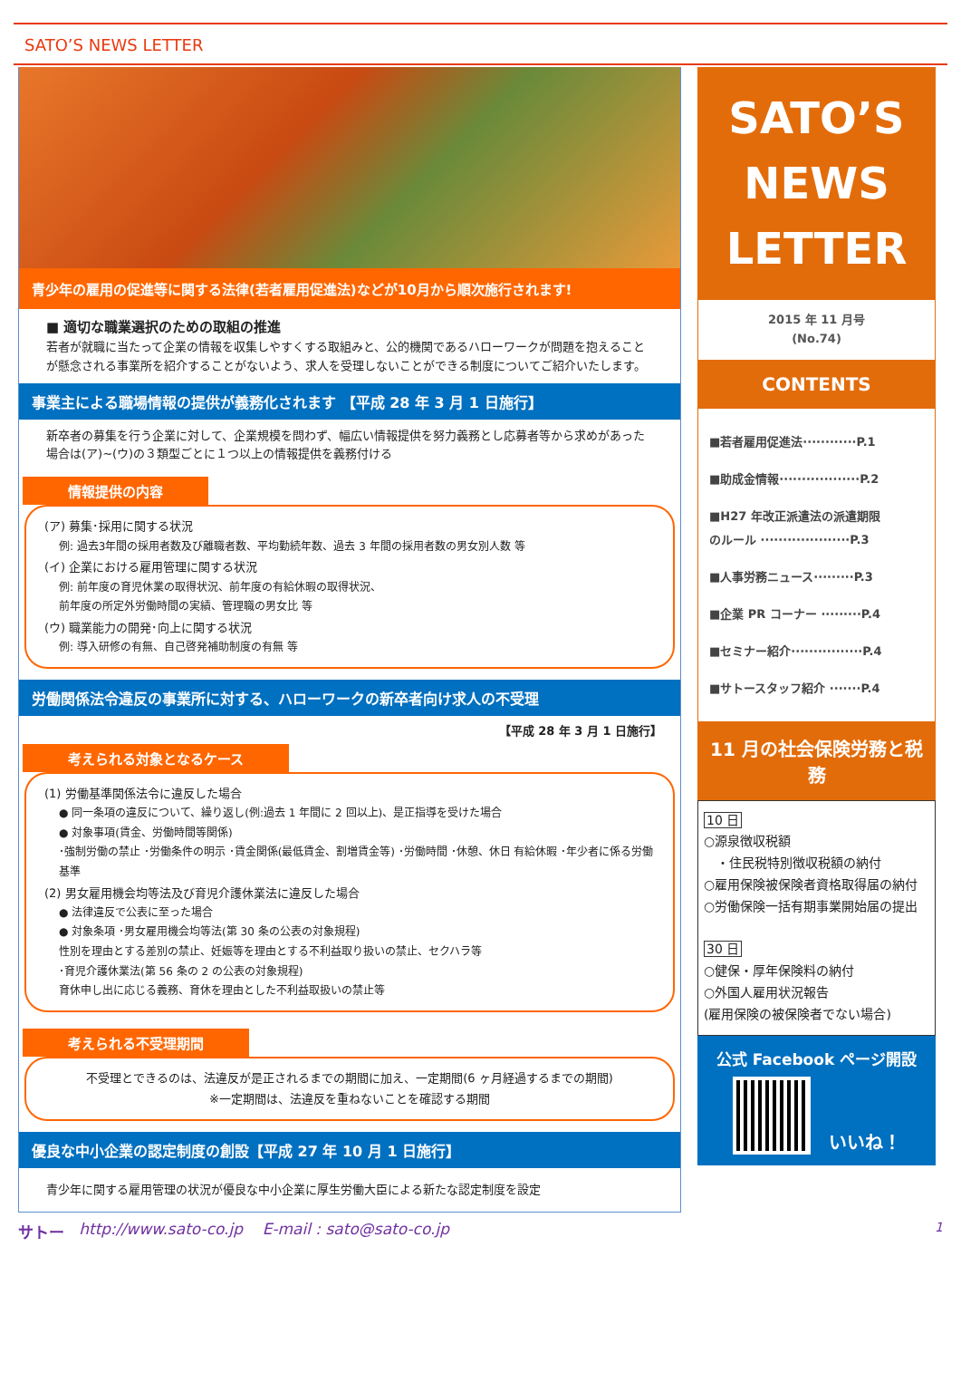SATO’S NEWS LETTER
青少年の雇用の促進等に関する法律(若者雇用促進法)などが10月から順次施行されます!
■ 適切な職業選択のための取組の推進
若者が就職に当たって企業の情報を収集しやすくする取組みと、公的機関であるハローワークが問題を抱えることが懸念される事業所を紹介することがないよう、求人を受理しないことができる制度についてご紹介いたします。
事業主による職場情報の提供が義務化されます 【平成 28 年 3 月 1 日施行】
新卒者の募集を行う企業に対して、企業規模を問わず、幅広い情報提供を努力義務とし応募者等から求めがあった場合は(ア)~(ウ)の３類型ごとに１つ以上の情報提供を義務付ける
情報提供の内容
(ア) 募集･採用に関する状況
例: 過去3年間の採用者数及び離職者数、平均勤続年数、過去 3 年間の採用者数の男女別人数 等
(イ) 企業における雇用管理に関する状況
例: 前年度の育児休業の取得状況、前年度の有給休暇の取得状況、
前年度の所定外労働時間の実績、管理職の男女比 等
(ウ) 職業能力の開発･向上に関する状況
例: 導入研修の有無、自己啓発補助制度の有無 等
労働関係法令違反の事業所に対する、ハローワークの新卒者向け求人の不受理
【平成 28 年 3 月 1 日施行】
考えられる対象となるケース
(1) 労働基準関係法令に違反した場合
● 同一条項の違反について、繰り返し(例:過去 1 年間に 2 回以上)、是正指導を受けた場合
● 対象事項(賃金、労働時間等関係)
･強制労働の禁止 ･労働条件の明示 ･賃金関係(最低賃金、割増賃金等) ･労働時間 ･休憩、休日 有給休暇 ･年少者に係る労働基準
(2) 男女雇用機会均等法及び育児介護休業法に違反した場合
● 法律違反で公表に至った場合
● 対象条項 ･男女雇用機会均等法(第 30 条の公表の対象規程)
性別を理由とする差別の禁止、妊娠等を理由とする不利益取り扱いの禁止、セクハラ等
･育児介護休業法(第 56 条の 2 の公表の対象規程)
育休申し出に応じる義務、育休を理由とした不利益取扱いの禁止等
考えられる不受理期間
不受理とできるのは、法違反が是正されるまでの期間に加え、一定期間(6 ヶ月経過するまでの期間)
※一定期間は、法違反を重ねないことを確認する期間
優良な中小企業の認定制度の創設【平成 27 年 10 月 1 日施行】
青少年に関する雇用管理の状況が優良な中小企業に厚生労働大臣による新たな認定制度を設定
SATO’S
NEWS
LETTER
2015 年 11 月号
(No.74)
CONTENTS
■若者雇用促進法············P.1
■助成金情報··················P.2
■H27 年改正派遣法の派遣期限
のルール ····················P.3
■人事労務ニュース·········P.3
■企業 PR コーナー ·········P.4
■セミナー紹介················P.4
■サトースタッフ紹介 ·······P.4
11 月の社会保険労務と税務
10 日
○源泉徴収税額
　・住民税特別徴収税額の納付
○雇用保険被保険者資格取得届の納付
○労働保険一括有期事業開始届の提出
30 日
○健保・厚年保険料の納付
○外国人雇用状況報告
(雇用保険の被保険者でない場合)
公式 Facebook ページ開設
いいね！
サトー http://www.sato-co.jp E-mail : sato@sato-co.jp 1